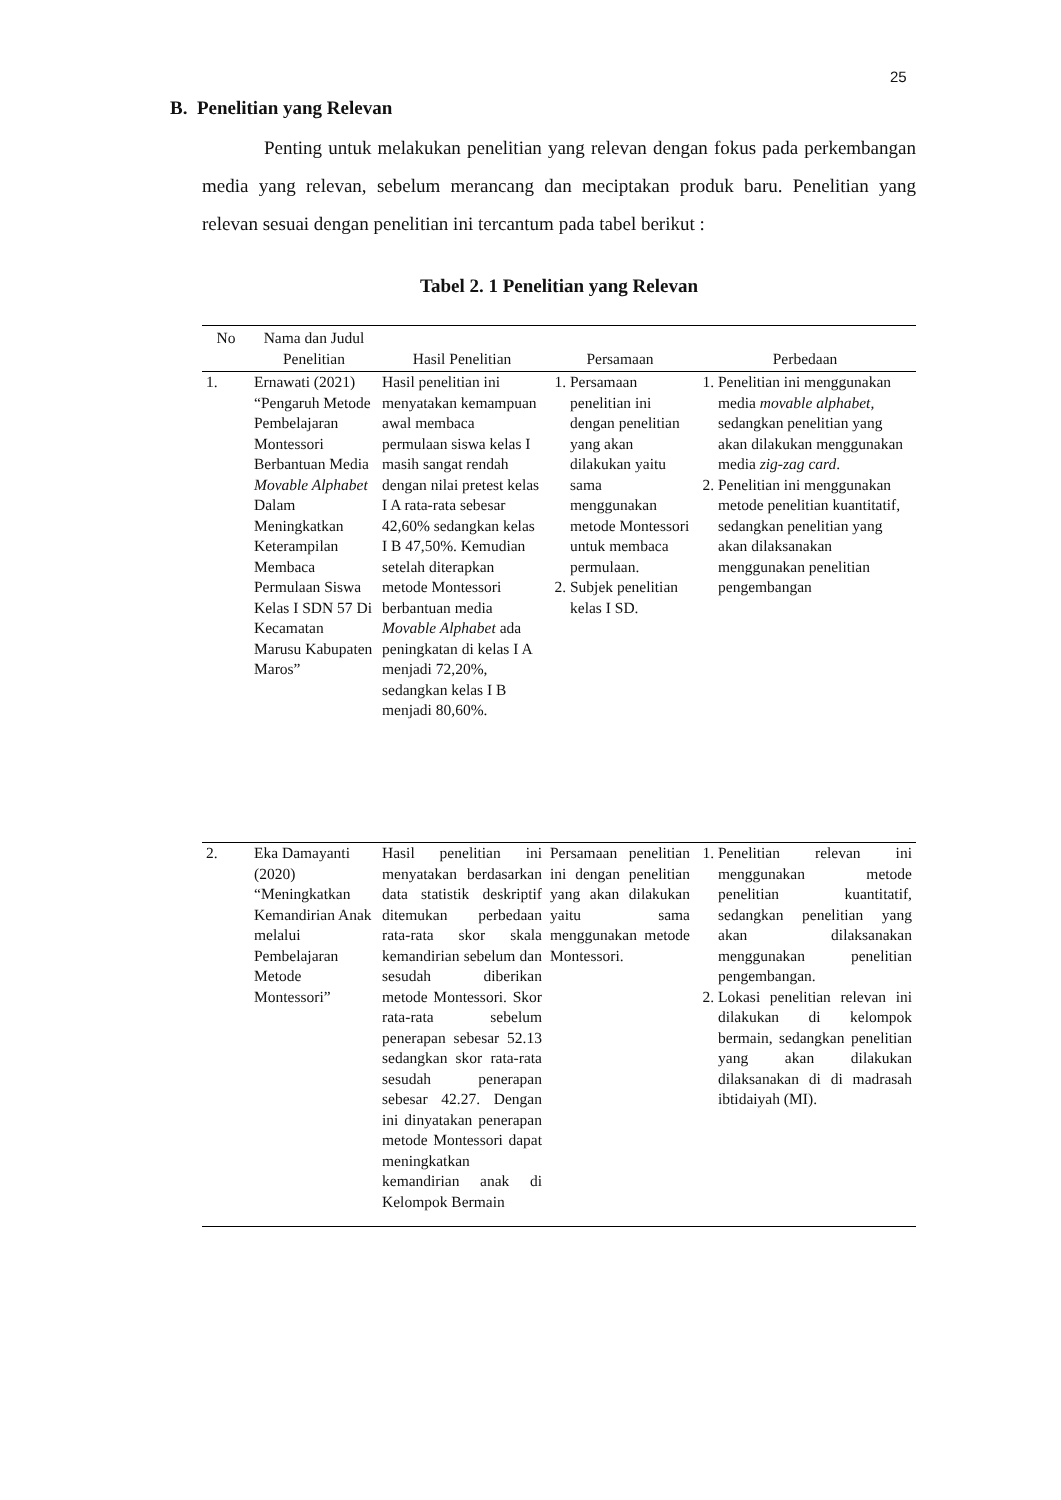25
B. Penelitian yang Relevan
Penting untuk melakukan penelitian yang relevan dengan fokus pada perkembangan media yang relevan, sebelum merancang dan meciptakan produk baru. Penelitian yang relevan sesuai dengan penelitian ini tercantum pada tabel berikut :
Tabel 2. 1 Penelitian yang Relevan
| No | Nama dan Judul Penelitian | Hasil Penelitian | Persamaan | Perbedaan |
| --- | --- | --- | --- | --- |
| 1. | Ernawati (2021) “Pengaruh Metode Pembelajaran Montessori Berbantuan Media Movable Alphabet Dalam Meningkatkan Keterampilan Membaca Permulaan Siswa Kelas I SDN 57 Di Kecamatan Marusu Kabupaten Maros” | Hasil penelitian ini menyatakan kemampuan awal membaca permulaan siswa kelas I masih sangat rendah dengan nilai pretest kelas I A rata-rata sebesar 42,60% sedangkan kelas I B 47,50%. Kemudian setelah diterapkan metode Montessori berbantuan media Movable Alphabet ada peningkatan di kelas I A menjadi 72,20%, sedangkan kelas I B menjadi 80,60%. | 1. Persamaan penelitian ini dengan penelitian yang akan dilakukan yaitu sama menggunakan metode Montessori untuk membaca permulaan. 2. Subjek penelitian kelas I SD. | 1. Penelitian ini menggunakan media movable alphabet , sedangkan penelitian yang akan dilakukan menggunakan media zig-zag card . 2. Penelitian ini menggunakan metode penelitian kuantitatif, sedangkan penelitian yang akan dilaksanakan menggunakan penelitian pengembangan |
| 2. | Eka Damayanti (2020) “Meningkatkan Kemandirian Anak melalui Pembelajaran Metode Montessori” | Hasil penelitian ini menyatakan berdasarkan data statistik deskriptif ditemukan perbedaan rata-rata skor skala kemandirian sebelum dan sesudah diberikan metode Montessori. Skor rata-rata sebelum penerapan sebesar 52.13 sedangkan skor rata-rata sesudah penerapan sebesar 42.27. Dengan ini dinyatakan penerapan metode Montessori dapat meningkatkan kemandirian anak di Kelompok Bermain | Persamaan penelitian ini dengan penelitian yang akan dilakukan yaitu sama menggunakan metode Montessori. | 1. Penelitian relevan ini menggunakan metode penelitian kuantitatif, sedangkan penelitian yang akan dilaksanakan menggunakan penelitian pengembangan. 2. Lokasi penelitian relevan ini dilakukan di kelompok bermain, sedangkan penelitian yang akan dilakukan dilaksanakan di di madrasah ibtidaiyah (MI). |